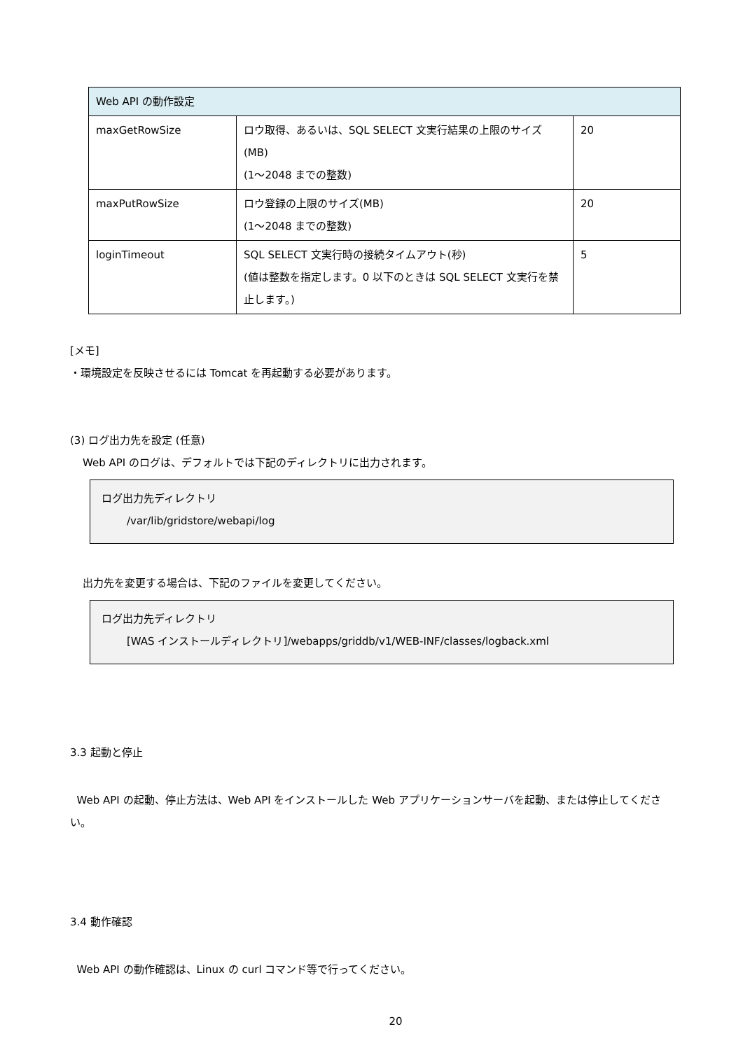| Web API の動作設定 | | |
| maxGetRowSize | ロウ取得、あるいは、SQL SELECT 文実行結果の上限のサイズ(MB) (1～2048 までの整数) | 20 |
| maxPutRowSize | ロウ登録の上限のサイズ(MB) (1～2048 までの整数) | 20 |
| loginTimeout | SQL SELECT 文実行時の接続タイムアウト(秒) (値は整数を指定します。0 以下のときは SQL SELECT 文実行を禁止します。) | 5 |
[メモ]
・環境設定を反映させるには Tomcat を再起動する必要があります。
(3) ログ出力先を設定 (任意)
Web API のログは、デフォルトでは下記のディレクトリに出力されます。
ログ出力先ディレクトリ
/var/lib/gridstore/webapi/log
出力先を変更する場合は、下記のファイルを変更してください。
ログ出力先ディレクトリ
[WAS インストールディレクトリ]/webapps/griddb/v1/WEB-INF/classes/logback.xml
3.3 起動と停止
Web API の起動、停止方法は、Web API をインストールした Web アプリケーションサーバを起動、または停止してください。
3.4 動作確認
Web API の動作確認は、Linux の curl コマンド等で行ってください。
20